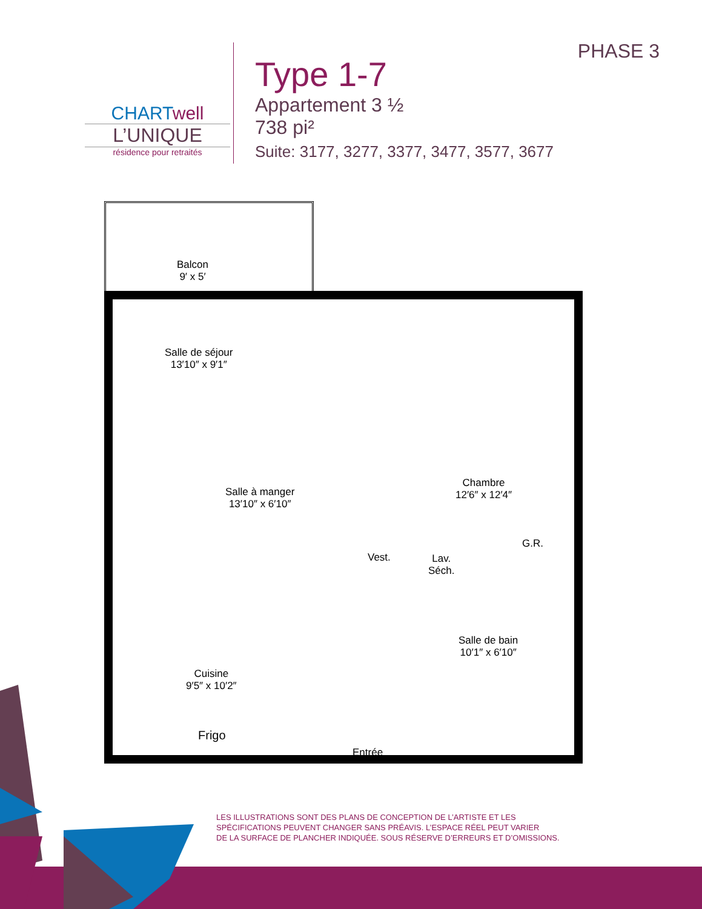CHARTwell
L’UNIQUE
résidence pour retraités
Type 1-7
Appartement 3 ½
738 pi²
Suite: 3177, 3277, 3377, 3477, 3577, 3677
PHASE 3
Balcon
9′ x 5′
Salle de séjour
13′10″ x 9′1″
Salle à manger
13′10″ x 6′10″
Chambre
12′6″ x 12′4″
G.R.
Vest.
Lav.
Séch.
Salle de bain
10′1″ x 6′10″
Cuisine
9′5″ x 10′2″
Frigo
Entrée
LES ILLUSTRATIONS SONT DES PLANS DE CONCEPTION DE L’ARTISTE ET LES
SPÉCIFICATIONS PEUVENT CHANGER SANS PRÉAVIS. L’ESPACE RÉEL PEUT VARIER
DE LA SURFACE DE PLANCHER INDIQUÉE. SOUS RÉSERVE D’ERREURS ET D’OMISSIONS.